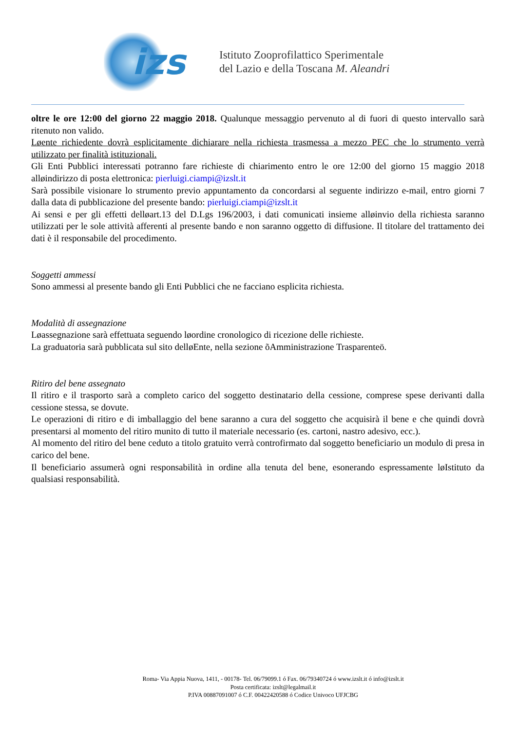izs
Istituto Zooprofilattico Sperimentale
del Lazio e della Toscana M. Aleandri
oltre le ore 12:00 del giorno 22 maggio 2018. Qualunque messaggio pervenuto al di fuori di questo intervallo sarà ritenuto non valido.
Løente richiedente dovrà esplicitamente dichiarare nella richiesta trasmessa a mezzo PEC che lo strumento verrà utilizzato per finalità istituzionali.
Gli Enti Pubblici interessati potranno fare richieste di chiarimento entro le ore 12:00 del giorno 15 maggio 2018 alløindirizzo di posta elettronica: pierluigi.ciampi@izslt.it
Sarà possibile visionare lo strumento previo appuntamento da concordarsi al seguente indirizzo e-mail, entro giorni 7 dalla data di pubblicazione del presente bando: pierluigi.ciampi@izslt.it
Ai sensi e per gli effetti delløart.13 del D.Lgs 196/2003, i dati comunicati insieme alløinvio della richiesta saranno utilizzati per le sole attività afferenti al presente bando e non saranno oggetto di diffusione. Il titolare del trattamento dei dati è il responsabile del procedimento.
Soggetti ammessi
Sono ammessi al presente bando gli Enti Pubblici che ne facciano esplicita richiesta.
Modalità di assegnazione
Løassegnazione sarà effettuata seguendo løordine cronologico di ricezione delle richieste.
La graduatoria sarà pubblicata sul sito delløEnte, nella sezione õAmministrazione Trasparenteö.
Ritiro del bene assegnato
Il ritiro e il trasporto sarà a completo carico del soggetto destinatario della cessione, comprese spese derivanti dalla cessione stessa, se dovute.
Le operazioni di ritiro e di imballaggio del bene saranno a cura del soggetto che acquisirà il bene e che quindi dovrà presentarsi al momento del ritiro munito di tutto il materiale necessario (es. cartoni, nastro adesivo, ecc.).
Al momento del ritiro del bene ceduto a titolo gratuito verrà controfirmato dal soggetto beneficiario un modulo di presa in carico del bene.
Il beneficiario assumerà ogni responsabilità in ordine alla tenuta del bene, esonerando espressamente løIstituto da qualsiasi responsabilità.
Roma- Via Appia Nuova, 1411, - 00178- Tel. 06/79099.1 ó Fax. 06/79340724 ó www.izslt.it ó info@izslt.it
Posta certificata: izslt@legalmail.it
P.IVA 00887091007 ó C.F. 00422420588 ó Codice Univoco UFJCBG